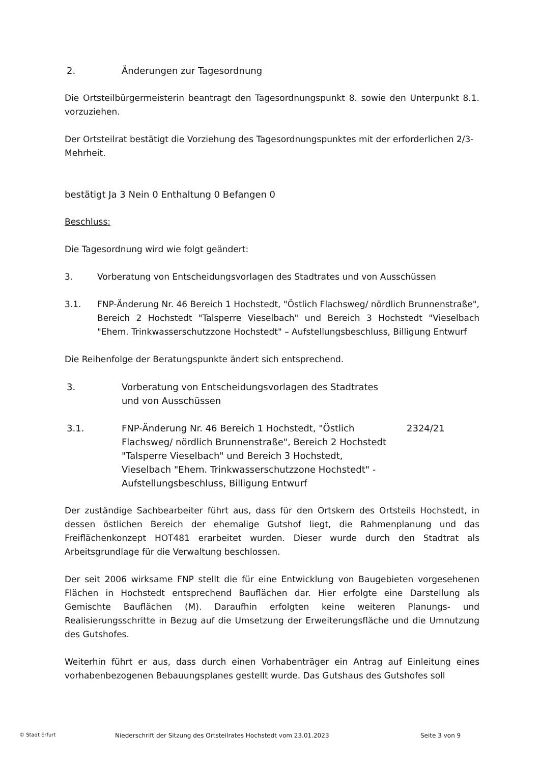2. Änderungen zur Tagesordnung
Die Ortsteilbürgermeisterin beantragt den Tagesordnungspunkt 8. sowie den Unterpunkt 8.1. vorzuziehen.
Der Ortsteilrat bestätigt die Vorziehung des Tagesordnungspunktes mit der erforderlichen 2/3-Mehrheit.
bestätigt Ja 3 Nein 0 Enthaltung 0 Befangen 0
Beschluss:
Die Tagesordnung wird wie folgt geändert:
3. Vorberatung von Entscheidungsvorlagen des Stadtrates und von Ausschüssen
3.1. FNP-Änderung Nr. 46 Bereich 1 Hochstedt, "Östlich Flachsweg/ nördlich Brunnenstraße", Bereich 2 Hochstedt "Talsperre Vieselbach" und Bereich 3 Hochstedt "Vieselbach "Ehem. Trinkwasserschutzzone Hochstedt" – Aufstellungsbeschluss, Billigung Entwurf
Die Reihenfolge der Beratungspunkte ändert sich entsprechend.
3. Vorberatung von Entscheidungsvorlagen des Stadtrates und von Ausschüssen
3.1. FNP-Änderung Nr. 46 Bereich 1 Hochstedt, "Östlich Flachsweg/ nördlich Brunnenstraße", Bereich 2 Hochstedt "Talsperre Vieselbach" und Bereich 3 Hochstedt, Vieselbach "Ehem. Trinkwasserschutzzone Hochstedt" - Aufstellungsbeschluss, Billigung Entwurf 2324/21
Der zuständige Sachbearbeiter führt aus, dass für den Ortskern des Ortsteils Hochstedt, in dessen östlichen Bereich der ehemalige Gutshof liegt, die Rahmenplanung und das Freiflächenkonzept HOT481 erarbeitet wurden. Dieser wurde durch den Stadtrat als Arbeitsgrundlage für die Verwaltung beschlossen.
Der seit 2006 wirksame FNP stellt die für eine Entwicklung von Baugebieten vorgesehenen Flächen in Hochstedt entsprechend Bauflächen dar. Hier erfolgte eine Darstellung als Gemischte Bauflächen (M). Daraufhin erfolgten keine weiteren Planungs- und Realisierungsschritte in Bezug auf die Umsetzung der Erweiterungsfläche und die Umnutzung des Gutshofes.
Weiterhin führt er aus, dass durch einen Vorhabenträger ein Antrag auf Einleitung eines vorhabenbezogenen Bebauungsplanes gestellt wurde. Das Gutshaus des Gutshofes soll
© Stadt Erfurt Niederschrift der Sitzung des Ortsteilrates Hochstedt vom 23.01.2023 Seite 3 von 9